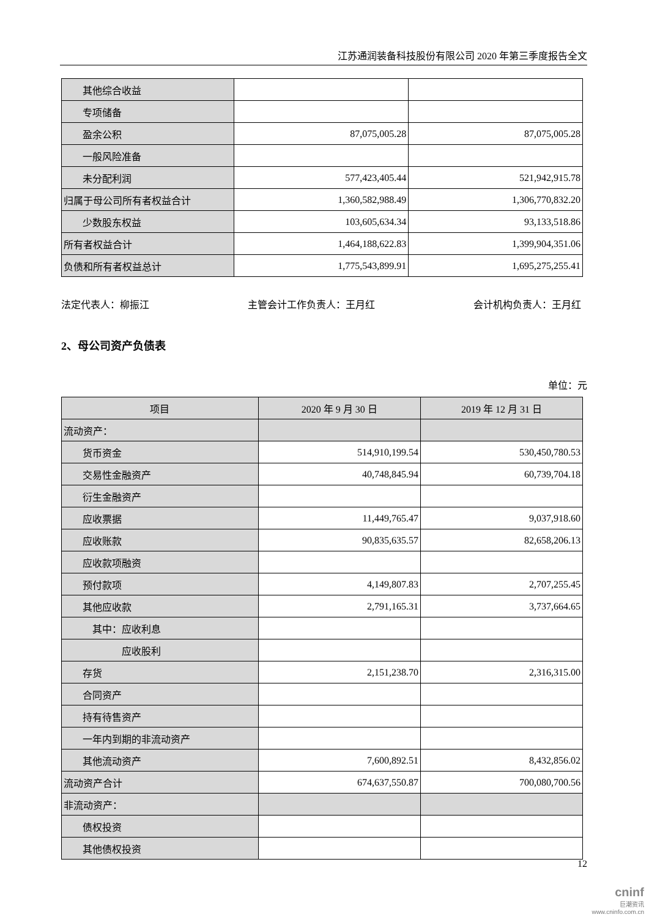江苏通润装备科技股份有限公司 2020 年第三季度报告全文
| 其他综合收益 | | |
| 专项储备 | | |
| 盈余公积 | 87,075,005.28 | 87,075,005.28 |
| 一般风险准备 | | |
| 未分配利润 | 577,423,405.44 | 521,942,915.78 |
| 归属于母公司所有者权益合计 | 1,360,582,988.49 | 1,306,770,832.20 |
| 少数股东权益 | 103,605,634.34 | 93,133,518.86 |
| 所有者权益合计 | 1,464,188,622.83 | 1,399,904,351.06 |
| 负债和所有者权益总计 | 1,775,543,899.91 | 1,695,275,255.41 |
法定代表人：柳振江 主管会计工作负责人：王月红 会计机构负责人：王月红
2、母公司资产负债表
单位：元
| 项目 | 2020 年 9 月 30 日 | 2019 年 12 月 31 日 |
| --- | --- | --- |
| 流动资产： | | |
| 货币资金 | 514,910,199.54 | 530,450,780.53 |
| 交易性金融资产 | 40,748,845.94 | 60,739,704.18 |
| 衍生金融资产 | | |
| 应收票据 | 11,449,765.47 | 9,037,918.60 |
| 应收账款 | 90,835,635.57 | 82,658,206.13 |
| 应收款项融资 | | |
| 预付款项 | 4,149,807.83 | 2,707,255.45 |
| 其他应收款 | 2,791,165.31 | 3,737,664.65 |
| 其中：应收利息 | | |
| 应收股利 | | |
| 存货 | 2,151,238.70 | 2,316,315.00 |
| 合同资产 | | |
| 持有待售资产 | | |
| 一年内到期的非流动资产 | | |
| 其他流动资产 | 7,600,892.51 | 8,432,856.02 |
| 流动资产合计 | 674,637,550.87 | 700,080,700.56 |
| 非流动资产： | | |
| 债权投资 | | |
| 其他债权投资 | | |
12
cninf
巨潮资讯
www.cninfo.com.cn